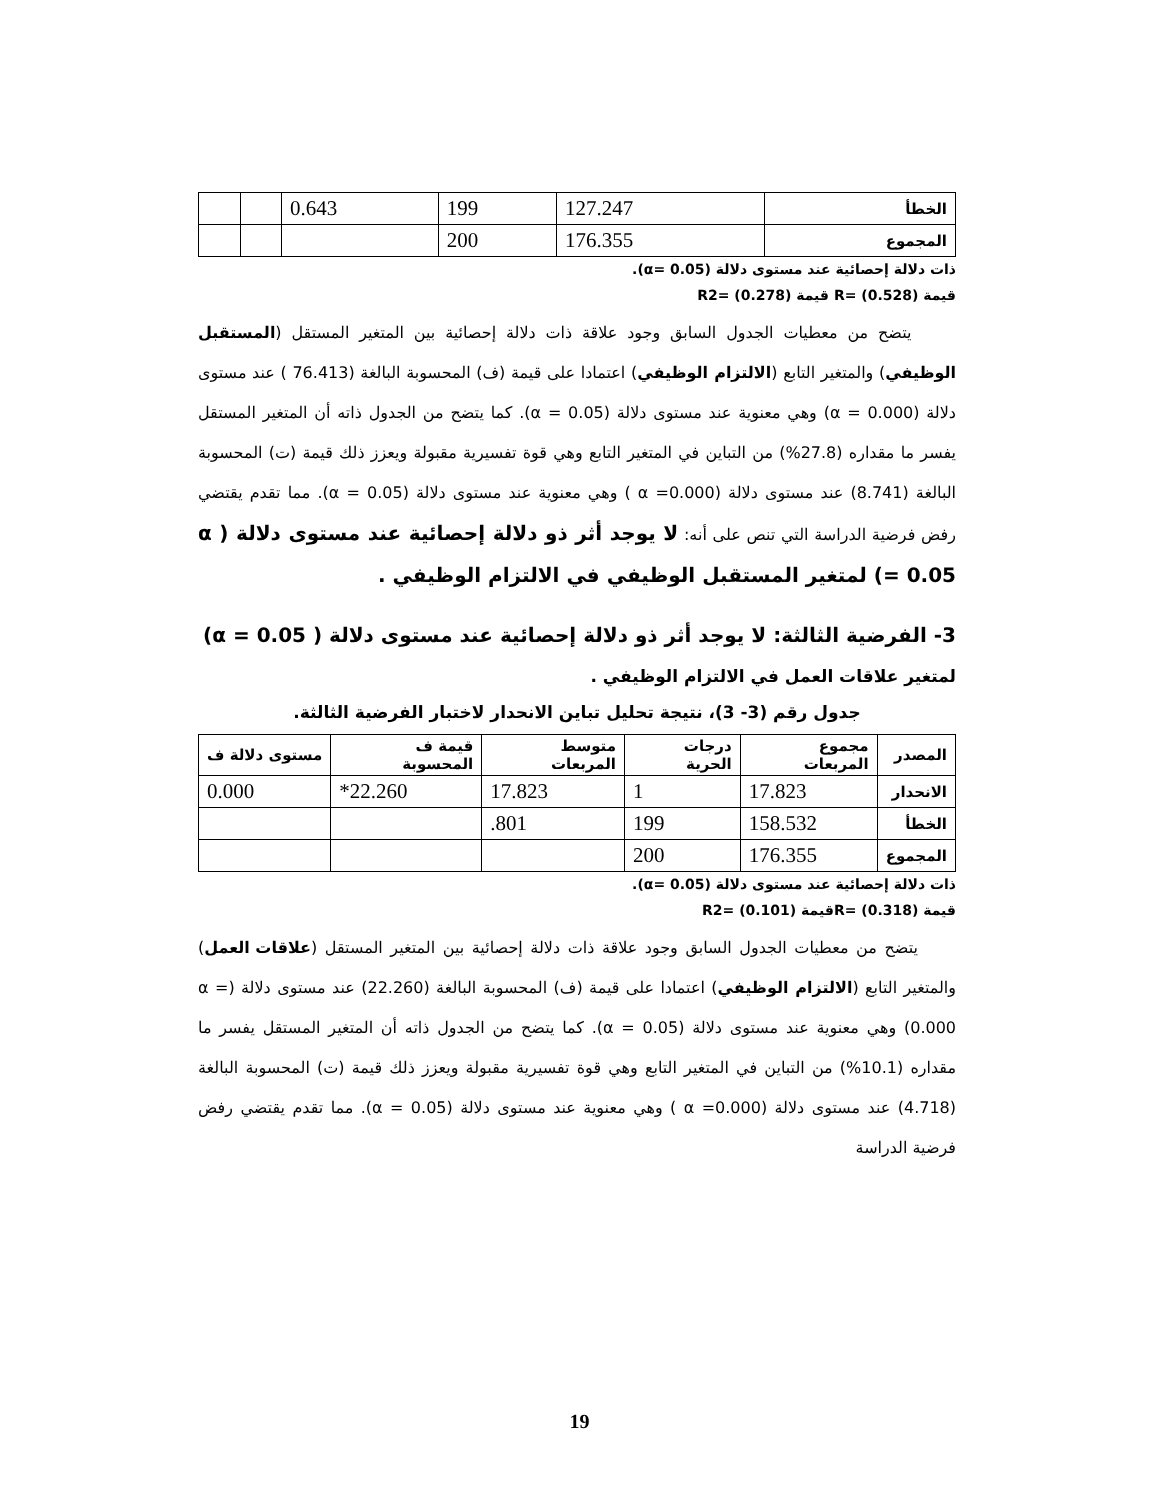| الخطأ | 127.247 | 199 | 0.643 | | |
| المجموع | 176.355 | 200 | | | |
ذات دلالة إحصائية عند مستوى دلالة (α= 0.05).
قيمة (0.528) =R قيمة (0.278) =R2
يتضح من معطيات الجدول السابق وجود علاقة ذات دلالة إحصائية بين المتغير المستقل (المستقبل الوظيفي) والمتغير التابع (الالتزام الوظيفي) اعتمادا على قيمة (ف) المحسوبة البالغة (76.413 ) عند مستوى دلالة (α = 0.000) وهي معنوية عند مستوى دلالة (α = 0.05). كما يتضح من الجدول ذاته أن المتغير المستقل يفسر ما مقداره (27.8%) من التباين في المتغير التابع وهي قوة تفسيرية مقبولة ويعزز ذلك قيمة (ت) المحسوبة البالغة (8.741) عند مستوى دلالة (α =0.000 ) وهي معنوية عند مستوى دلالة (α = 0.05). مما تقدم يقتضي رفض فرضية الدراسة التي تنص على أنه: لا يوجد أثر ذو دلالة إحصائية عند مستوى دلالة ( α = 0.05) لمتغير المستقبل الوظيفي في الالتزام الوظيفي .
3- الفرضية الثالثة: لا يوجد أثر ذو دلالة إحصائية عند مستوى دلالة ( α = 0.05) لمتغير علاقات العمل في الالتزام الوظيفي .
جدول رقم (3- 3)، نتيجة تحليل تباين الانحدار لاختبار الفرضية الثالثة.
| المصدر | مجموع المربعات | درجات الحرية | متوسط المربعات | قيمة ف المحسوبة | مستوى دلالة ف |
| --- | --- | --- | --- | --- | --- |
| الانحدار | 17.823 | 1 | 17.823 | 22.260* | 0.000 |
| الخطأ | 158.532 | 199 | 801. | | |
| المجموع | 176.355 | 200 | | | |
ذات دلالة إحصائية عند مستوى دلالة (α= 0.05).
قيمة (0.318) =Rقيمة (0.101) =R2
يتضح من معطيات الجدول السابق وجود علاقة ذات دلالة إحصائية بين المتغير المستقل (علاقات العمل) والمتغير التابع (الالتزام الوظيفي) اعتمادا على قيمة (ف) المحسوبة البالغة (22.260) عند مستوى دلالة (α = 0.000) وهي معنوية عند مستوى دلالة (α = 0.05). كما يتضح من الجدول ذاته أن المتغير المستقل يفسر ما مقداره (10.1%) من التباين في المتغير التابع وهي قوة تفسيرية مقبولة ويعزز ذلك قيمة (ت) المحسوبة البالغة (4.718) عند مستوى دلالة (α =0.000 ) وهي معنوية عند مستوى دلالة (α = 0.05). مما تقدم يقتضي رفض فرضية الدراسة
19